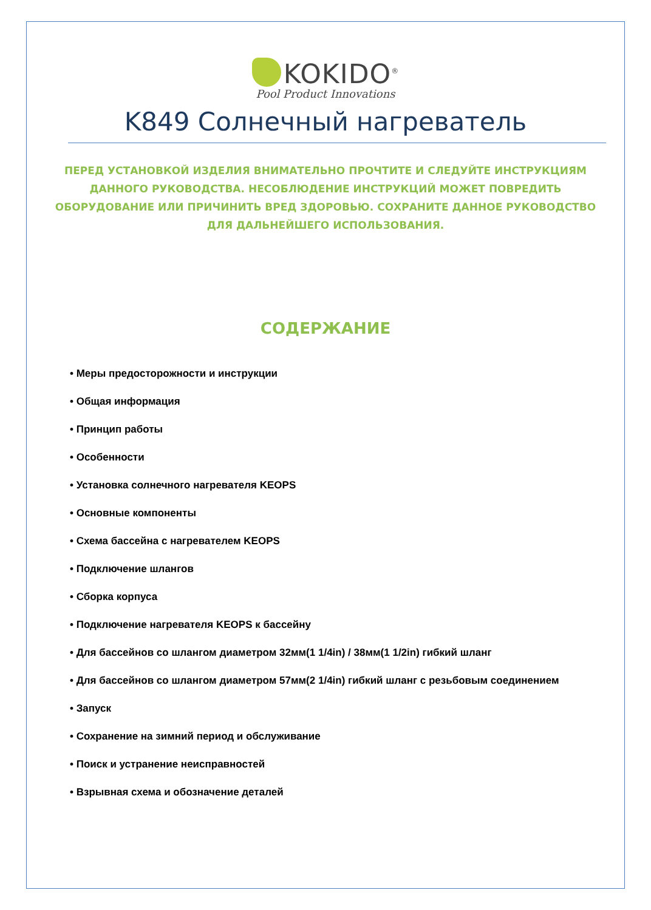KOKIDO<sup>®</sup>
Pool Product Innovations
K849 Солнечный нагреватель
ПЕРЕД УСТАНОВКОЙ ИЗДЕЛИЯ ВНИМАТЕЛЬНО ПРОЧТИТЕ И СЛЕДУЙТЕ ИНСТРУКЦИЯМ ДАННОГО РУКОВОДСТВА. НЕСОБЛЮДЕНИЕ ИНСТРУКЦИЙ МОЖЕТ ПОВРЕДИТЬ ОБОРУДОВАНИЕ ИЛИ ПРИЧИНИТЬ ВРЕД ЗДОРОВЬЮ. СОХРАНИТЕ ДАННОЕ РУКОВОДСТВО ДЛЯ ДАЛЬНЕЙШЕГО ИСПОЛЬЗОВАНИЯ.
СОДЕРЖАНИЕ
• Меры предосторожности и инструкции
• Общая информация
• Принцип работы
• Особенности
• Установка солнечного нагревателя KEOPS
• Основные компоненты
• Схема бассейна с нагревателем KEOPS
• Подключение шлангов
• Сборка корпуса
• Подключение нагревателя KEOPS к бассейну
• Для бассейнов со шлангом диаметром 32мм(1 1/4in) / 38мм(1 1/2in) гибкий шланг
• Для бассейнов со шлангом диаметром 57мм(2 1/4in) гибкий шланг с резьбовым соединением
• Запуск
• Сохранение на зимний период и обслуживание
• Поиск и устранение неисправностей
• Взрывная схема и обозначение деталей